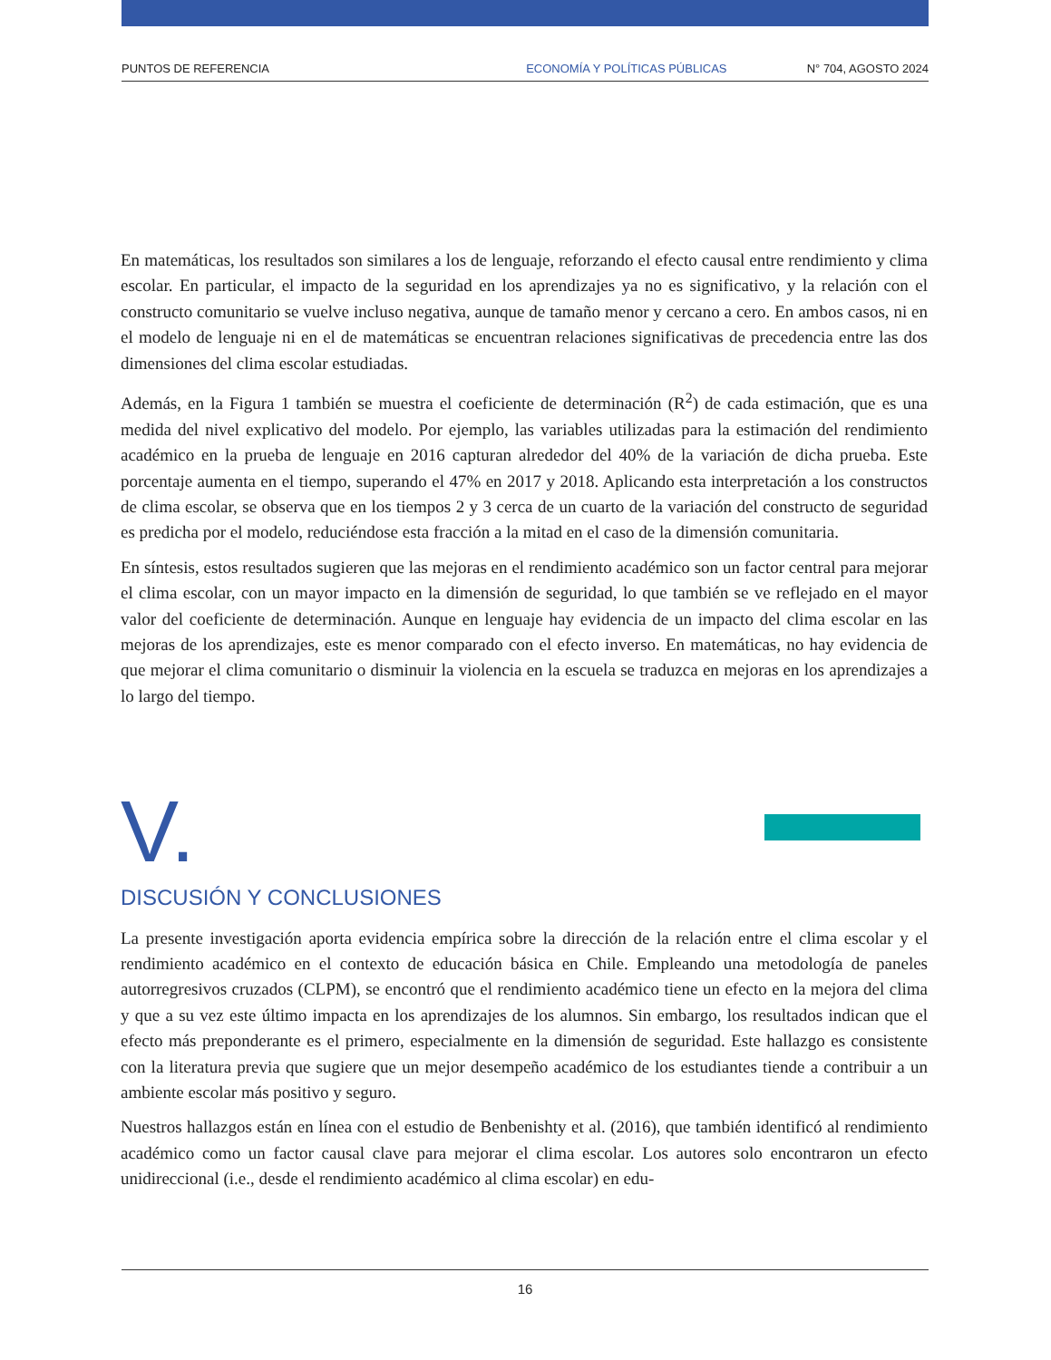PUNTOS DE REFERENCIA ECONOMÍA Y POLÍTICAS PÚBLICAS N° 704, AGOSTO 2024
En matemáticas, los resultados son similares a los de lenguaje, reforzando el efecto causal entre rendimiento y clima escolar. En particular, el impacto de la seguridad en los aprendizajes ya no es significativo, y la relación con el constructo comunitario se vuelve incluso negativa, aunque de tamaño menor y cercano a cero. En ambos casos, ni en el modelo de lenguaje ni en el de matemáticas se encuentran relaciones significativas de precedencia entre las dos dimensiones del clima escolar estudiadas.
Además, en la Figura 1 también se muestra el coeficiente de determinación (R<sup>2</sup>) de cada estimación, que es una medida del nivel explicativo del modelo. Por ejemplo, las variables utilizadas para la estimación del rendimiento académico en la prueba de lenguaje en 2016 capturan alrededor del 40% de la variación de dicha prueba. Este porcentaje aumenta en el tiempo, superando el 47% en 2017 y 2018. Aplicando esta interpretación a los constructos de clima escolar, se observa que en los tiempos 2 y 3 cerca de un cuarto de la variación del constructo de seguridad es predicha por el modelo, reduciéndose esta fracción a la mitad en el caso de la dimensión comunitaria.
En síntesis, estos resultados sugieren que las mejoras en el rendimiento académico son un factor central para mejorar el clima escolar, con un mayor impacto en la dimensión de seguridad, lo que también se ve reflejado en el mayor valor del coeficiente de determinación. Aunque en lenguaje hay evidencia de un impacto del clima escolar en las mejoras de los aprendizajes, este es menor comparado con el efecto inverso. En matemáticas, no hay evidencia de que mejorar el clima comunitario o disminuir la violencia en la escuela se traduzca en mejoras en los aprendizajes a lo largo del tiempo.
V.
DISCUSIÓN Y CONCLUSIONES
La presente investigación aporta evidencia empírica sobre la dirección de la relación entre el clima escolar y el rendimiento académico en el contexto de educación básica en Chile. Empleando una metodología de paneles autorregresivos cruzados (CLPM), se encontró que el rendimiento académico tiene un efecto en la mejora del clima y que a su vez este último impacta en los aprendizajes de los alumnos. Sin embargo, los resultados indican que el efecto más preponderante es el primero, especialmente en la dimensión de seguridad. Este hallazgo es consistente con la literatura previa que sugiere que un mejor desempeño académico de los estudiantes tiende a contribuir a un ambiente escolar más positivo y seguro.
Nuestros hallazgos están en línea con el estudio de Benbenishty et al. (2016), que también identificó al rendimiento académico como un factor causal clave para mejorar el clima escolar. Los autores solo encontraron un efecto unidireccional (i.e., desde el rendimiento académico al clima escolar) en edu-
16